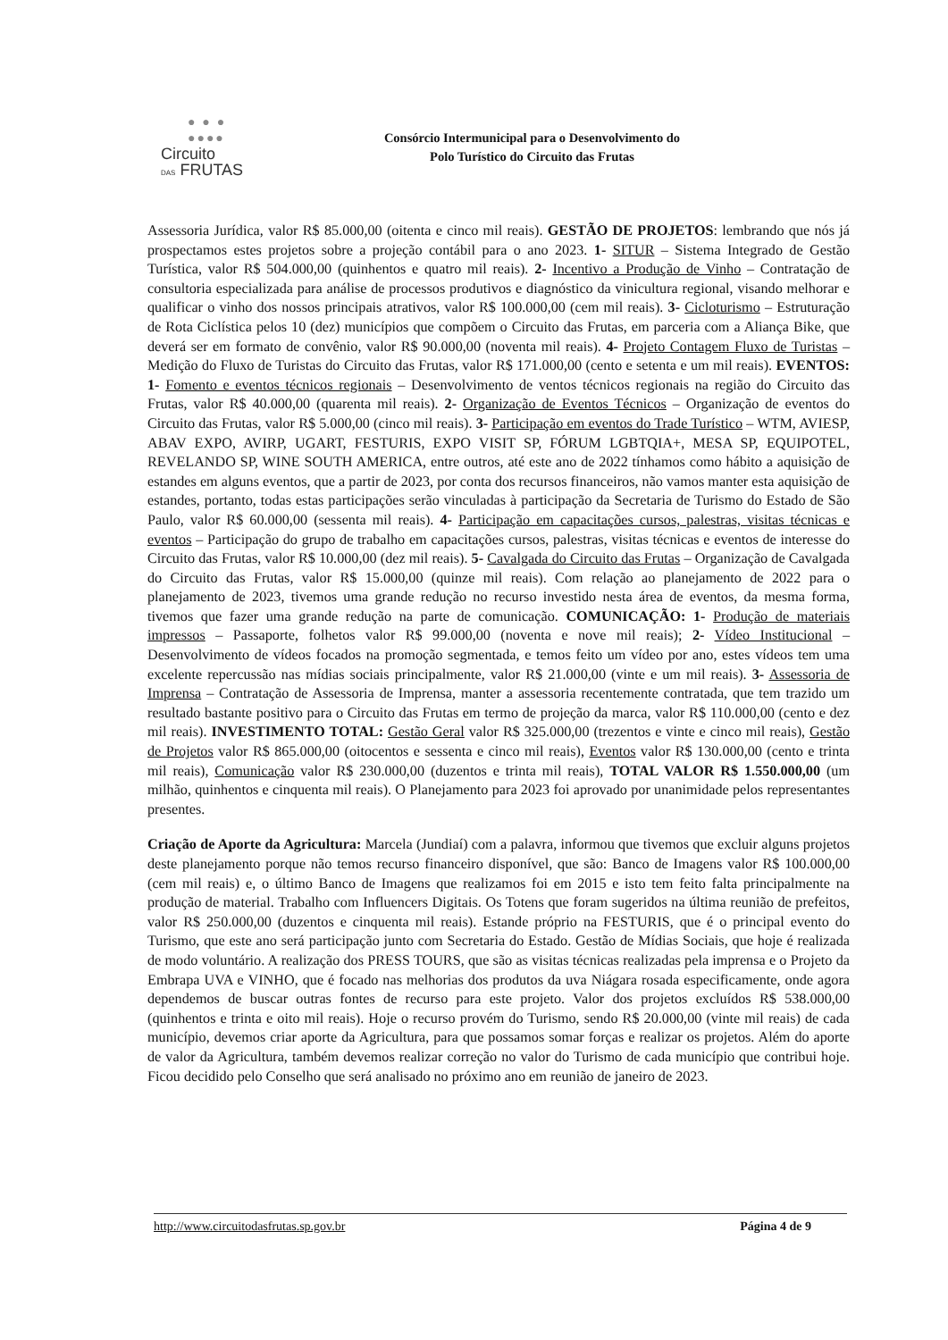● ● ●
●●●●
Circuito
DAS FRUTAS
Consórcio Intermunicipal para o Desenvolvimento do
Polo Turístico do Circuito das Frutas
Assessoria Jurídica, valor R$ 85.000,00 (oitenta e cinco mil reais). GESTÃO DE PROJETOS: lembrando que nós já prospectamos estes projetos sobre a projeção contábil para o ano 2023. 1- SITUR – Sistema Integrado de Gestão Turística, valor R$ 504.000,00 (quinhentos e quatro mil reais). 2- Incentivo a Produção de Vinho – Contratação de consultoria especializada para análise de processos produtivos e diagnóstico da vinicultura regional, visando melhorar e qualificar o vinho dos nossos principais atrativos, valor R$ 100.000,00 (cem mil reais). 3- Cicloturismo – Estruturação de Rota Ciclística pelos 10 (dez) municípios que compõem o Circuito das Frutas, em parceria com a Aliança Bike, que deverá ser em formato de convênio, valor R$ 90.000,00 (noventa mil reais). 4- Projeto Contagem Fluxo de Turistas – Medição do Fluxo de Turistas do Circuito das Frutas, valor R$ 171.000,00 (cento e setenta e um mil reais). EVENTOS: 1- Fomento e eventos técnicos regionais – Desenvolvimento de ventos técnicos regionais na região do Circuito das Frutas, valor R$ 40.000,00 (quarenta mil reais). 2- Organização de Eventos Técnicos – Organização de eventos do Circuito das Frutas, valor R$ 5.000,00 (cinco mil reais). 3- Participação em eventos do Trade Turístico – WTM, AVIESP, ABAV EXPO, AVIRP, UGART, FESTURIS, EXPO VISIT SP, FÓRUM LGBTQIA+, MESA SP, EQUIPOTEL, REVELANDO SP, WINE SOUTH AMERICA, entre outros, até este ano de 2022 tínhamos como hábito a aquisição de estandes em alguns eventos, que a partir de 2023, por conta dos recursos financeiros, não vamos manter esta aquisição de estandes, portanto, todas estas participações serão vinculadas à participação da Secretaria de Turismo do Estado de São Paulo, valor R$ 60.000,00 (sessenta mil reais). 4- Participação em capacitações cursos, palestras, visitas técnicas e eventos – Participação do grupo de trabalho em capacitações cursos, palestras, visitas técnicas e eventos de interesse do Circuito das Frutas, valor R$ 10.000,00 (dez mil reais). 5- Cavalgada do Circuito das Frutas – Organização de Cavalgada do Circuito das Frutas, valor R$ 15.000,00 (quinze mil reais). Com relação ao planejamento de 2022 para o planejamento de 2023, tivemos uma grande redução no recurso investido nesta área de eventos, da mesma forma, tivemos que fazer uma grande redução na parte de comunicação. COMUNICAÇÃO: 1- Produção de materiais impressos – Passaporte, folhetos valor R$ 99.000,00 (noventa e nove mil reais); 2- Vídeo Institucional – Desenvolvimento de vídeos focados na promoção segmentada, e temos feito um vídeo por ano, estes vídeos tem uma excelente repercussão nas mídias sociais principalmente, valor R$ 21.000,00 (vinte e um mil reais). 3- Assessoria de Imprensa – Contratação de Assessoria de Imprensa, manter a assessoria recentemente contratada, que tem trazido um resultado bastante positivo para o Circuito das Frutas em termo de projeção da marca, valor R$ 110.000,00 (cento e dez mil reais). INVESTIMENTO TOTAL: Gestão Geral valor R$ 325.000,00 (trezentos e vinte e cinco mil reais), Gestão de Projetos valor R$ 865.000,00 (oitocentos e sessenta e cinco mil reais), Eventos valor R$ 130.000,00 (cento e trinta mil reais), Comunicação valor R$ 230.000,00 (duzentos e trinta mil reais), TOTAL VALOR R$ 1.550.000,00 (um milhão, quinhentos e cinquenta mil reais). O Planejamento para 2023 foi aprovado por unanimidade pelos representantes presentes.
Criação de Aporte da Agricultura: Marcela (Jundiaí) com a palavra, informou que tivemos que excluir alguns projetos deste planejamento porque não temos recurso financeiro disponível, que são: Banco de Imagens valor R$ 100.000,00 (cem mil reais) e, o último Banco de Imagens que realizamos foi em 2015 e isto tem feito falta principalmente na produção de material. Trabalho com Influencers Digitais. Os Totens que foram sugeridos na última reunião de prefeitos, valor R$ 250.000,00 (duzentos e cinquenta mil reais). Estande próprio na FESTURIS, que é o principal evento do Turismo, que este ano será participação junto com Secretaria do Estado. Gestão de Mídias Sociais, que hoje é realizada de modo voluntário. A realização dos PRESS TOURS, que são as visitas técnicas realizadas pela imprensa e o Projeto da Embrapa UVA e VINHO, que é focado nas melhorias dos produtos da uva Niágara rosada especificamente, onde agora dependemos de buscar outras fontes de recurso para este projeto. Valor dos projetos excluídos R$ 538.000,00 (quinhentos e trinta e oito mil reais). Hoje o recurso provém do Turismo, sendo R$ 20.000,00 (vinte mil reais) de cada município, devemos criar aporte da Agricultura, para que possamos somar forças e realizar os projetos. Além do aporte de valor da Agricultura, também devemos realizar correção no valor do Turismo de cada município que contribui hoje. Ficou decidido pelo Conselho que será analisado no próximo ano em reunião de janeiro de 2023.
http://www.circuitodasfrutas.sp.gov.br Página 4 de 9